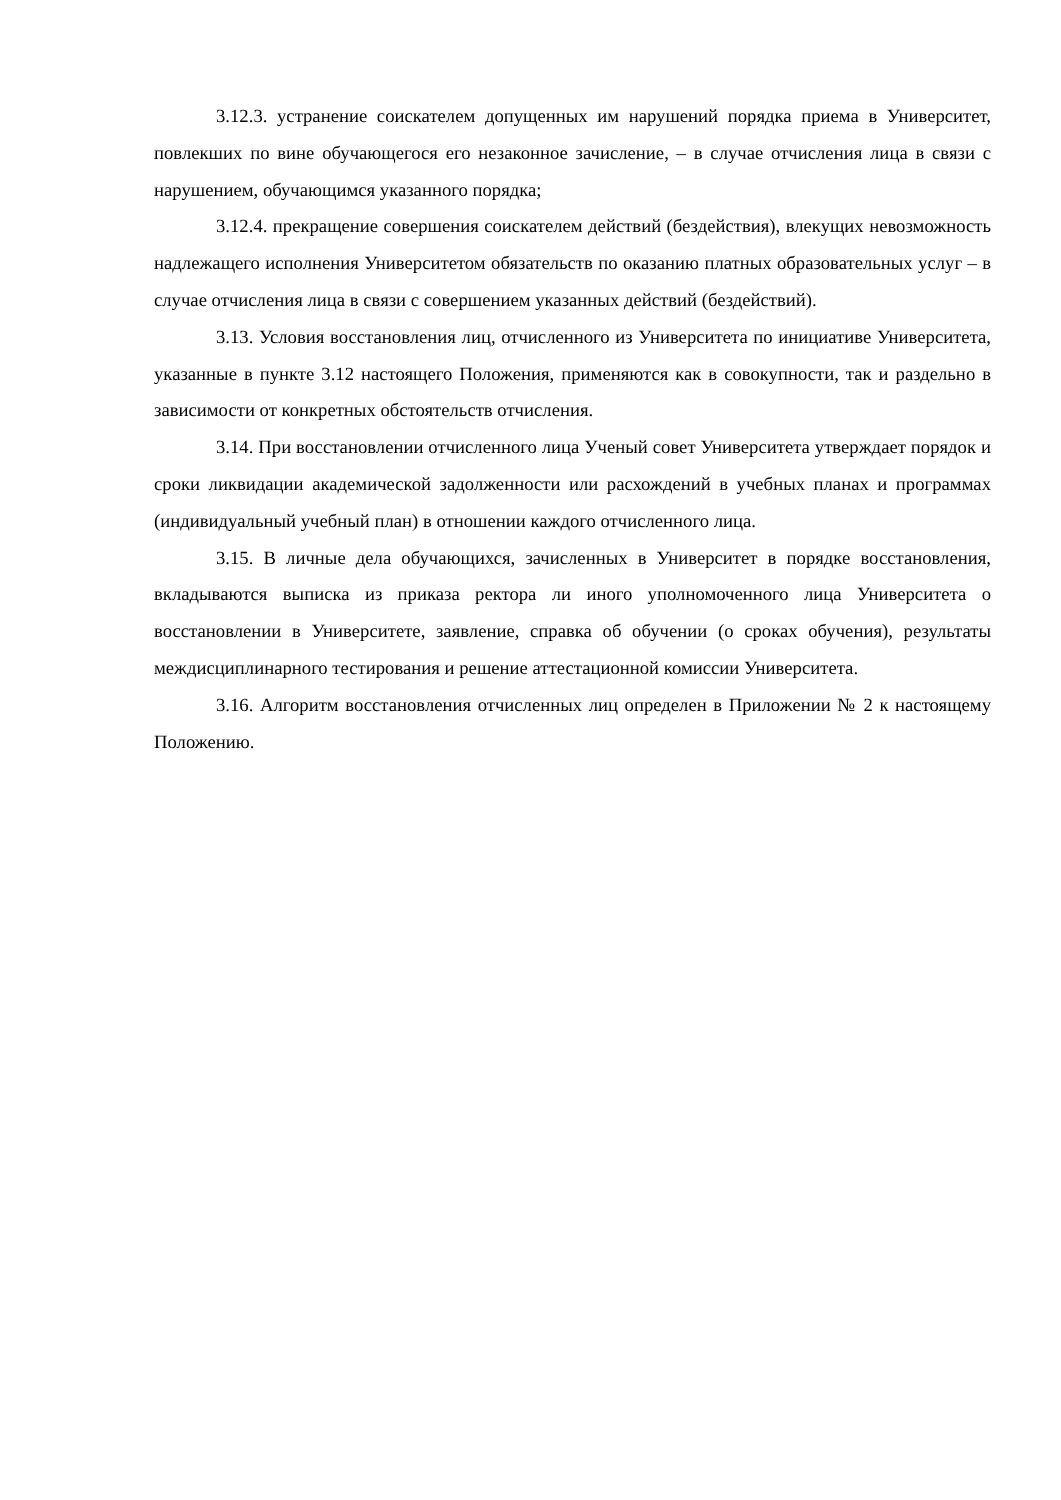3.12.3. устранение соискателем допущенных им нарушений порядка приема в Университет, повлекших по вине обучающегося его незаконное зачисление, – в случае отчисления лица в связи с нарушением, обучающимся указанного порядка;
3.12.4. прекращение совершения соискателем действий (бездействия), влекущих невозможность надлежащего исполнения Университетом обязательств по оказанию платных образовательных услуг – в случае отчисления лица в связи с совершением указанных действий (бездействий).
3.13. Условия восстановления лиц, отчисленного из Университета по инициативе Университета, указанные в пункте 3.12 настоящего Положения, применяются как в совокупности, так и раздельно в зависимости от конкретных обстоятельств отчисления.
3.14. При восстановлении отчисленного лица Ученый совет Университета утверждает порядок и сроки ликвидации академической задолженности или расхождений в учебных планах и программах (индивидуальный учебный план) в отношении каждого отчисленного лица.
3.15. В личные дела обучающихся, зачисленных в Университет в порядке восстановления, вкладываются выписка из приказа ректора ли иного уполномоченного лица Университета о восстановлении в Университете, заявление, справка об обучении (о сроках обучения), результаты междисциплинарного тестирования и решение аттестационной комиссии Университета.
3.16. Алгоритм восстановления отчисленных лиц определен в Приложении № 2 к настоящему Положению.